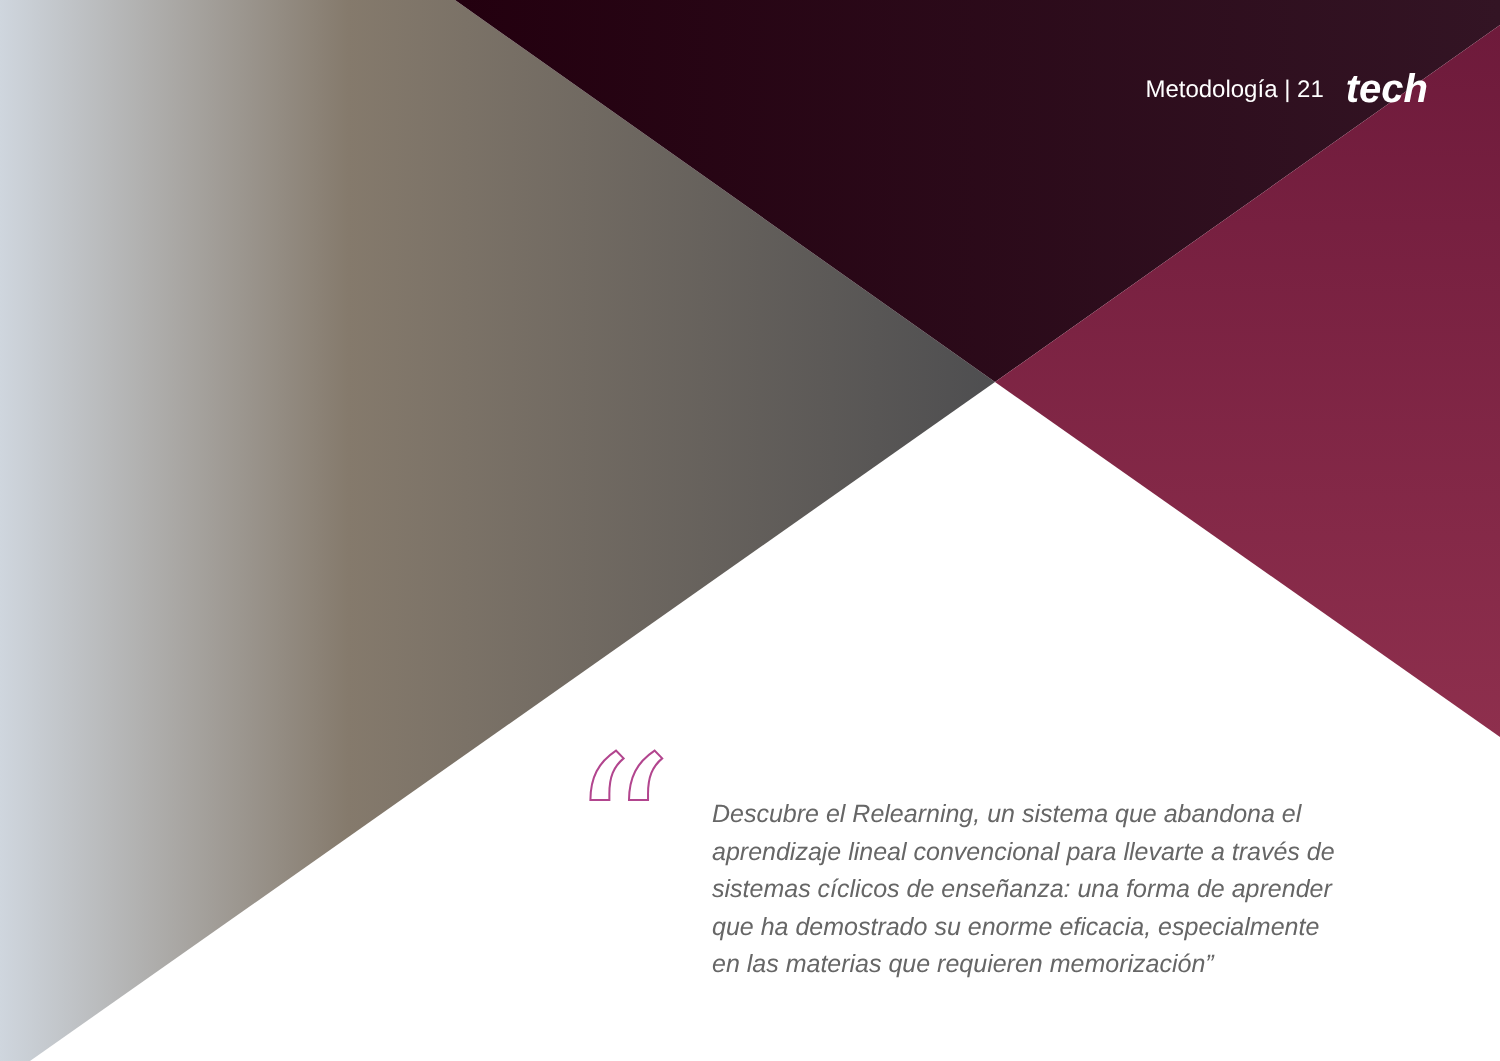Metodología | 21 tech
“
Descubre el Relearning, un sistema que abandona el aprendizaje lineal convencional para llevarte a través de sistemas cíclicos de enseñanza: una forma de aprender que ha demostrado su enorme eficacia, especialmente en las materias que requieren memorización”